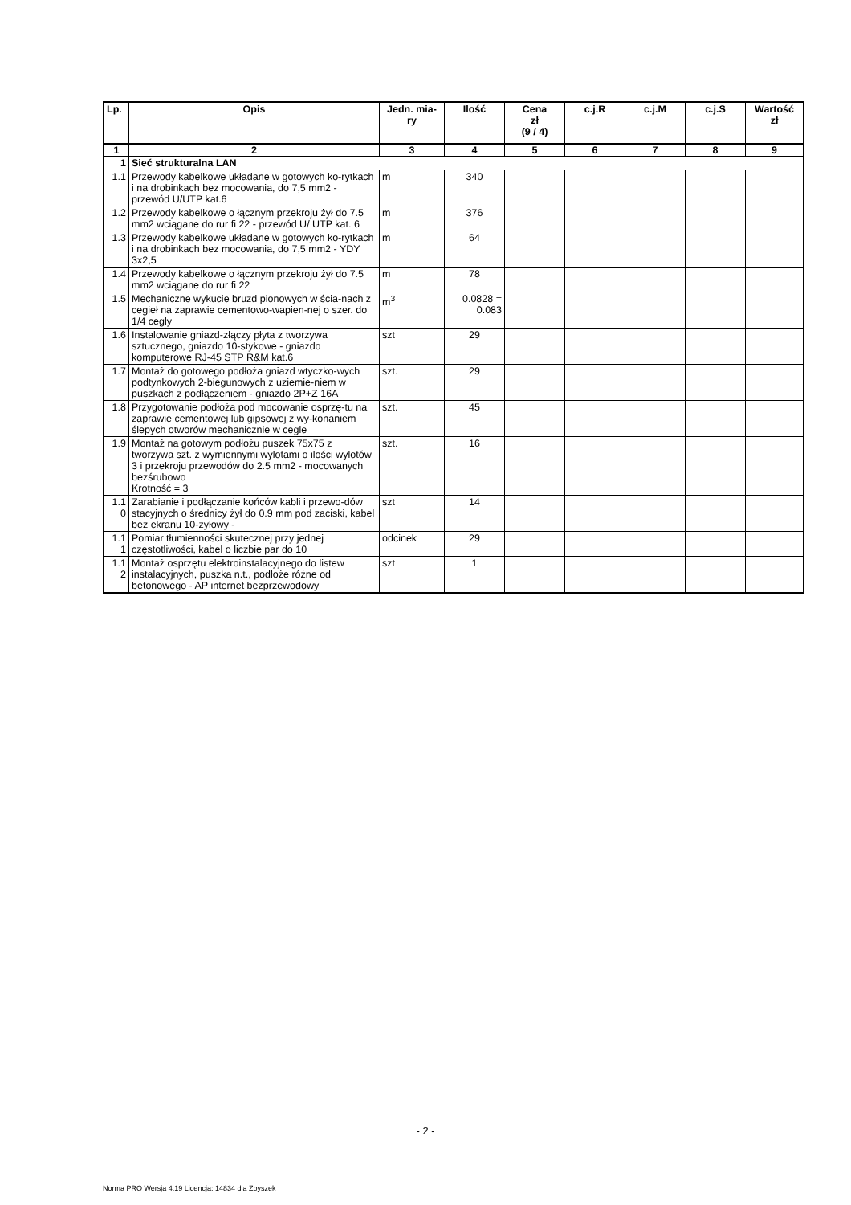| Lp. | Opis | Jedn. mia- ry | Ilość | Cena zł (9 / 4) | c.j.R | c.j.M | c.j.S | Wartość zł |
| --- | --- | --- | --- | --- | --- | --- | --- | --- |
| 1 | 2 | 3 | 4 | 5 | 6 | 7 | 8 | 9 |
| 1 | Sieć strukturalna LAN | | | | | | | |
| 1.1 | Przewody kabelkowe układane w gotowych ko-rytkach i na drobinkach bez mocowania, do 7,5 mm2 - przewód U/UTP kat.6 | m | 340 | | | | | |
| 1.2 | Przewody kabelkowe o łącznym przekroju żył do 7.5 mm2 wciągane do rur fi 22 - przewód U/ UTP kat. 6 | m | 376 | | | | | |
| 1.3 | Przewody kabelkowe układane w gotowych ko-rytkach i na drobinkach bez mocowania, do 7,5 mm2 - YDY 3x2,5 | m | 64 | | | | | |
| 1.4 | Przewody kabelkowe o łącznym przekroju żył do 7.5 mm2 wciągane do rur fi 22 | m | 78 | | | | | |
| 1.5 | Mechaniczne wykucie bruzd pionowych w ścia-nach z cegieł na zaprawie cementowo-wapien-nej o szer. do 1/4 cegły | m<sup>3</sup> | 0.0828 = 0.083 | | | | | |
| 1.6 | Instalowanie gniazd-złączy płyta z tworzywa sztucznego, gniazdo 10-stykowe - gniazdo komputerowe RJ-45 STP R&M kat.6 | szt | 29 | | | | | |
| 1.7 | Montaż do gotowego podłoża gniazd wtyczko-wych podtynkowych 2-biegunowych z uziemie-niem w puszkach z podłączeniem - gniazdo 2P+Z 16A | szt. | 29 | | | | | |
| 1.8 | Przygotowanie podłoża pod mocowanie osprzę-tu na zaprawie cementowej lub gipsowej z wy-konaniem ślepych otworów mechanicznie w cegle | szt. | 45 | | | | | |
| 1.9 | Montaż na gotowym podłożu puszek 75x75 z tworzywa szt. z wymiennymi wylotami o ilości wylotów 3 i przekroju przewodów do 2.5 mm2 - mocowanych bezśrubowo Krotność = 3 | szt. | 16 | | | | | |
| 1.1 0 | Zarabianie i podłączanie końców kabli i przewo-dów stacyjnych o średnicy żył do 0.9 mm pod zaciski, kabel bez ekranu 10-żyłowy - | szt | 14 | | | | | |
| 1.1 1 | Pomiar tłumienności skutecznej przy jednej częstotliwości, kabel o liczbie par do 10 | odcinek | 29 | | | | | |
| 1.1 2 | Montaż osprzętu elektroinstalacyjnego do listew instalacyjnych, puszka n.t., podłoże różne od betonowego - AP internet bezprzewodowy | szt | 1 | | | | | |
- 2 -
Norma PRO Wersja 4.19 Licencja: 14834 dla Zbyszek